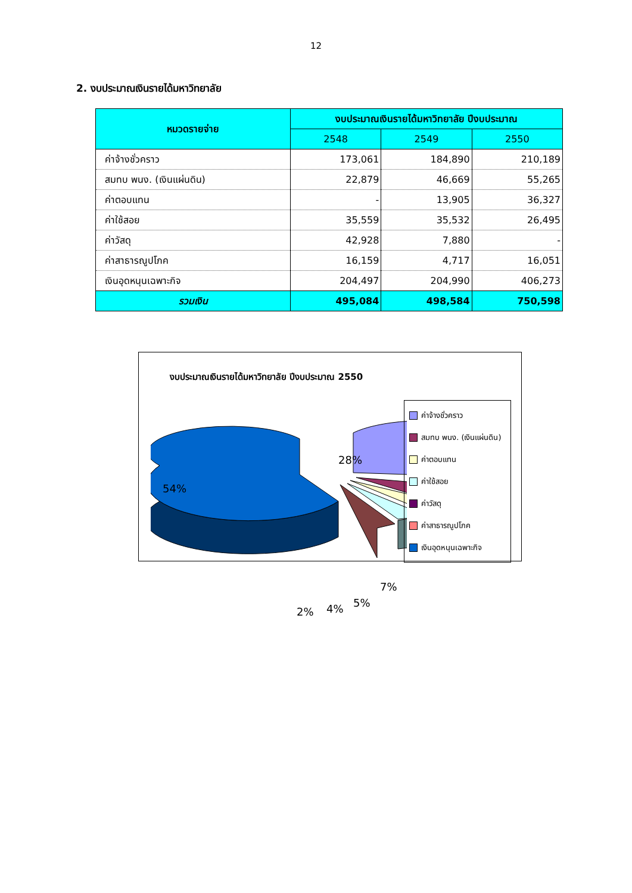12
2. งบประมาณเงินรายได้มหาวิทยาลัย
| หมวดรายจ่าย | งบประมาณเงินรายได้มหาวิทยาลัย ปีงบประมาณ | | |
| --- | --- | --- | --- |
| | 2548 | 2549 | 2550 |
| ค่าจ้างชั่วคราว | 173,061 | 184,890 | 210,189 |
| สมทบ พนง. (เงินแผ่นดิน) | 22,879 | 46,669 | 55,265 |
| ค่าตอบแทน | - | 13,905 | 36,327 |
| ค่าใช้สอย | 35,559 | 35,532 | 26,495 |
| ค่าวัสดุ | 42,928 | 7,880 | - |
| ค่าสาธารณูปโภค | 16,159 | 4,717 | 16,051 |
| เงินอุดหนุนเฉพาะกิจ | 204,497 | 204,990 | 406,273 |
| รวมเงิน | 495,084 | 498,584 | 750,598 |
งบประมาณเงินรายได้มหาวิทยาลัย ปีงบประมาณ 2550
54%
28%
7%
5%
4%
2%
ค่าจ้างชั่วคราว
สมทบ พนง. (เงินแผ่นดิน)
ค่าตอบแทน
ค่าใช้สอย
ค่าวัสดุ
ค่าสาธารณูปโภค
เงินอุดหนุนเฉพาะกิจ